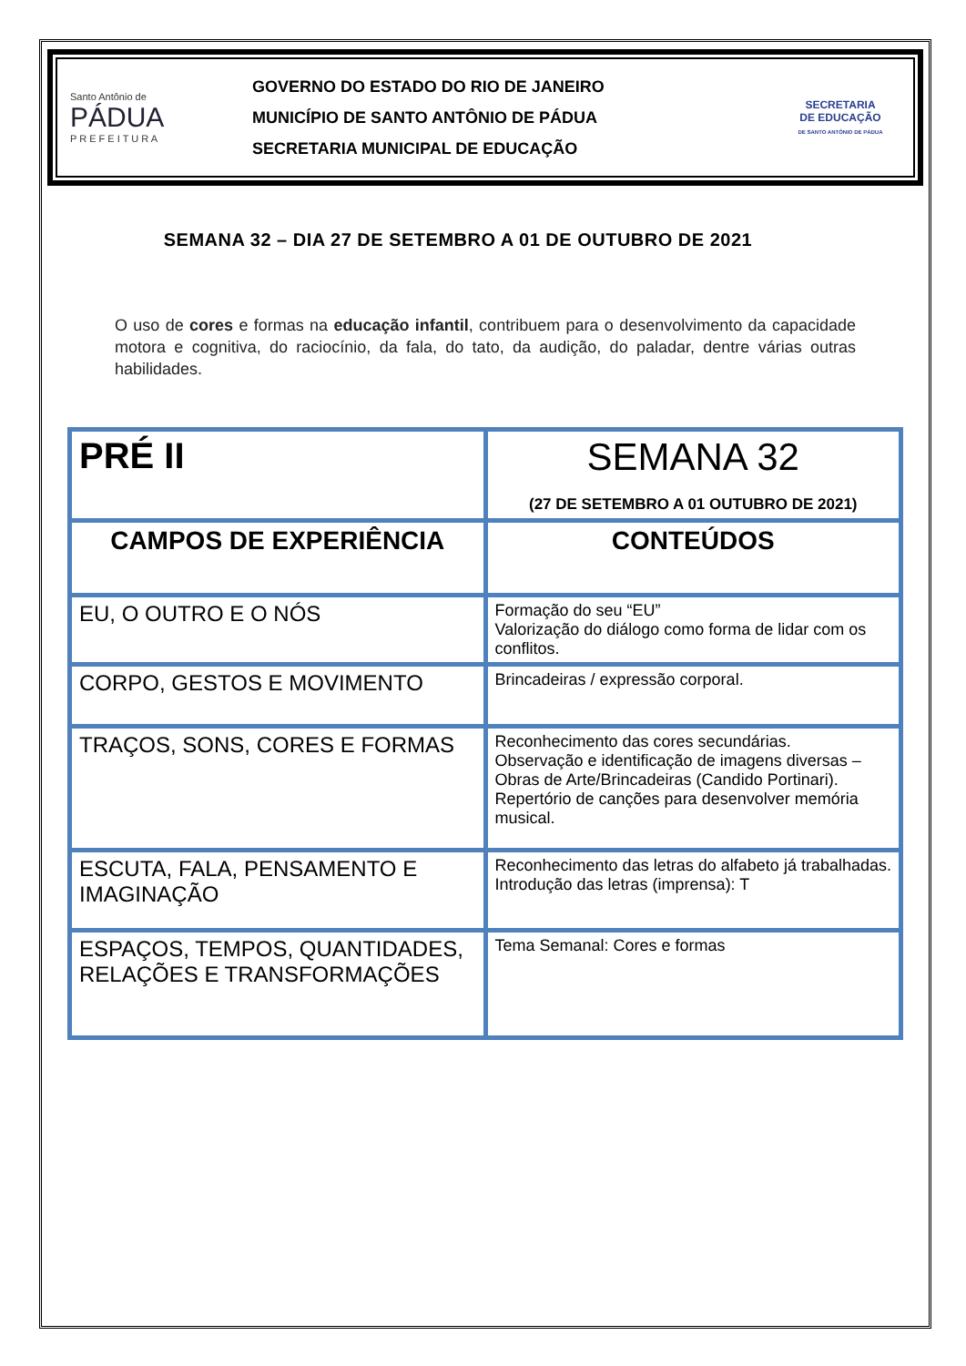Santo Antônio de
PÁDUA
P R E F E I T U R A
GOVERNO DO ESTADO DO RIO DE JANEIRO
MUNICÍPIO DE SANTO ANTÔNIO DE PÁDUA
SECRETARIA MUNICIPAL DE EDUCAÇÃO
SECRETARIA
DE EDUCAÇÃO
DE SANTO ANTÔNIO DE PÁDUA
SEMANA 32 – DIA 27 DE SETEMBRO A 01 DE OUTUBRO DE 2021
O uso de cores e formas na educação infantil, contribuem para o desenvolvimento da capacidade motora e cognitiva, do raciocínio, da fala, do tato, da audição, do paladar, dentre várias outras habilidades.
| PRÉ II | SEMANA 32 (27 DE SETEMBRO A 01 OUTUBRO DE 2021) |
| CAMPOS DE EXPERIÊNCIA | CONTEÚDOS |
| EU, O OUTRO E O NÓS | Formação do seu “EU” Valorização do diálogo como forma de lidar com os conflitos. |
| CORPO, GESTOS E MOVIMENTO | Brincadeiras / expressão corporal. |
| TRAÇOS, SONS, CORES E FORMAS | Reconhecimento das cores secundárias. Observação e identificação de imagens diversas – Obras de Arte/Brincadeiras (Candido Portinari). Repertório de canções para desenvolver memória musical. |
| ESCUTA, FALA, PENSAMENTO E IMAGINAÇÃO | Reconhecimento das letras do alfabeto já trabalhadas. Introdução das letras (imprensa): T |
| ESPAÇOS, TEMPOS, QUANTIDADES, RELAÇÕES E TRANSFORMAÇÕES | Tema Semanal: Cores e formas |